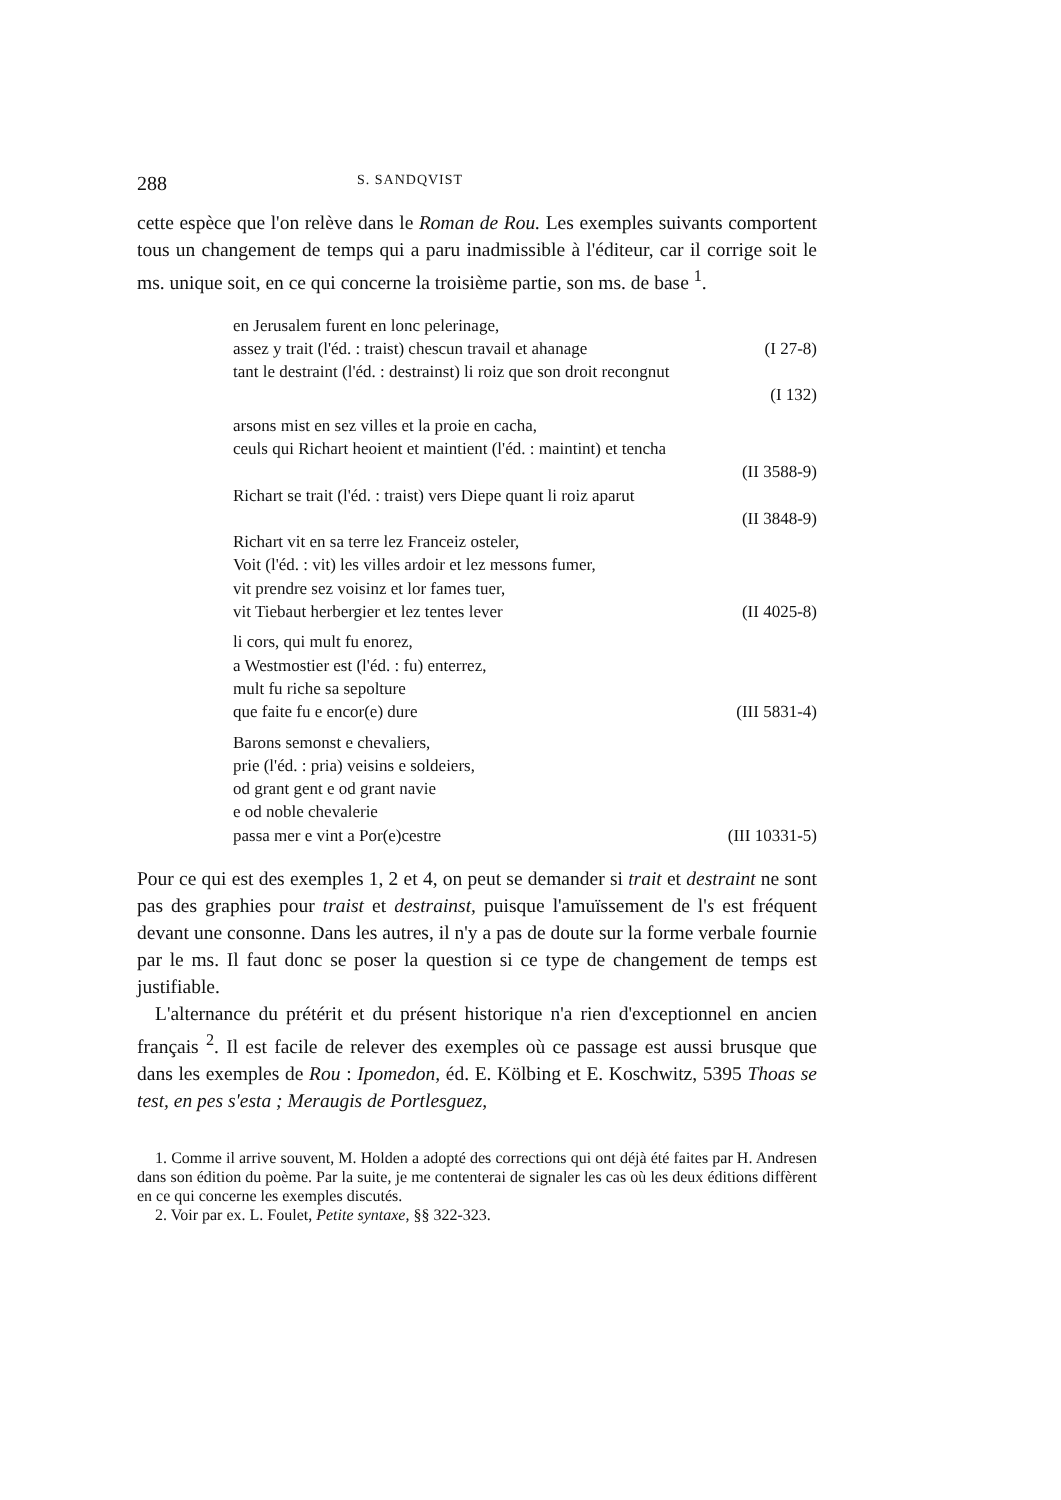288 S. SANDQVIST
cette espèce que l'on relève dans le Roman de Rou. Les exemples suivants comportent tous un changement de temps qui a paru inadmissible à l'éditeur, car il corrige soit le ms. unique soit, en ce qui concerne la troisième partie, son ms. de base <sup>1</sup>.
en Jerusalem furent en lonc pelerinage,
assez y trait (l'éd. : traist) chescun travail et ahanage (I 27-8)
tant le destraint (l'éd. : destrainst) li roiz que son droit recongnut
(I 132)
arsons mist en sez villes et la proie en cacha,
ceuls qui Richart heoient et maintient (l'éd. : maintint) et tencha
(II 3588-9)
Richart se trait (l'éd. : traist) vers Diepe quant li roiz aparut
(II 3848-9)
Richart vit en sa terre lez Franceiz osteler,
Voit (l'éd. : vit) les villes ardoir et lez messons fumer,
vit prendre sez voisinz et lor fames tuer,
vit Tiebaut herbergier et lez tentes lever (II 4025-8)
li cors, qui mult fu enorez,
a Westmostier est (l'éd. : fu) enterrez,
mult fu riche sa sepolture
que faite fu e encor(e) dure (III 5831-4)
Barons semonst e chevaliers,
prie (l'éd. : pria) veisins e soldeiers,
od grant gent e od grant navie
e od noble chevalerie
passa mer e vint a Por(e)cestre (III 10331-5)
Pour ce qui est des exemples 1, 2 et 4, on peut se demander si trait et destraint ne sont pas des graphies pour traist et destrainst, puisque l'amuïssement de l's est fréquent devant une consonne. Dans les autres, il n'y a pas de doute sur la forme verbale fournie par le ms. Il faut donc se poser la question si ce type de changement de temps est justifiable.
L'alternance du prétérit et du présent historique n'a rien d'exceptionnel en ancien français <sup>2</sup>. Il est facile de relever des exemples où ce passage est aussi brusque que dans les exemples de Rou : Ipomedon, éd. E. Kölbing et E. Koschwitz, 5395 Thoas se test, en pes s'esta ; Meraugis de Portlesguez,
1. Comme il arrive souvent, M. Holden a adopté des corrections qui ont déjà été faites par H. Andresen dans son édition du poème. Par la suite, je me contenterai de signaler les cas où les deux éditions diffèrent en ce qui concerne les exemples discutés.
2. Voir par ex. L. Foulet, Petite syntaxe, §§ 322-323.